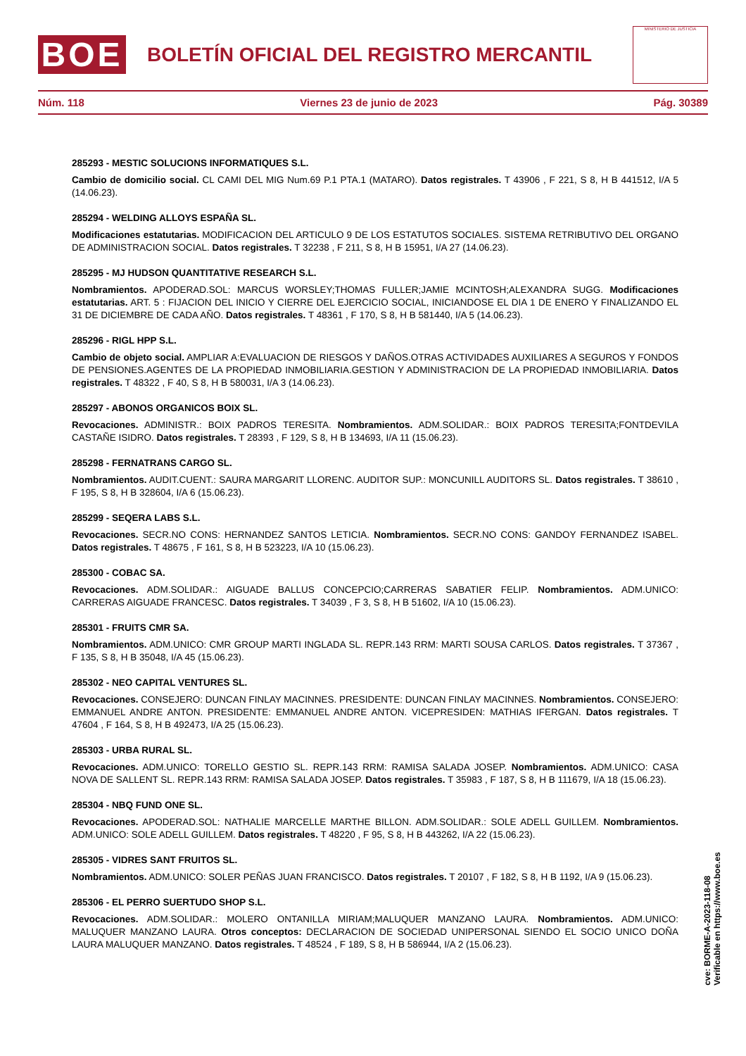BOE
BOLETÍN OFICIAL DEL REGISTRO MERCANTIL
MINISTERIO DE JUSTICIA
Núm. 118 Viernes 23 de junio de 2023 Pág. 30389
285293 - MESTIC SOLUCIONS INFORMATIQUES S.L.
Cambio de domicilio social. CL CAMI DEL MIG Num.69 P.1 PTA.1 (MATARO). Datos registrales. T 43906 , F 221, S 8, H B 441512, I/A 5 (14.06.23).
285294 - WELDING ALLOYS ESPAÑA SL.
Modificaciones estatutarias. MODIFICACION DEL ARTICULO 9 DE LOS ESTATUTOS SOCIALES. SISTEMA RETRIBUTIVO DEL ORGANO DE ADMINISTRACION SOCIAL. Datos registrales. T 32238 , F 211, S 8, H B 15951, I/A 27 (14.06.23).
285295 - MJ HUDSON QUANTITATIVE RESEARCH S.L.
Nombramientos. APODERAD.SOL: MARCUS WORSLEY;THOMAS FULLER;JAMIE MCINTOSH;ALEXANDRA SUGG. Modificaciones estatutarias. ART. 5 : FIJACION DEL INICIO Y CIERRE DEL EJERCICIO SOCIAL, INICIANDOSE EL DIA 1 DE ENERO Y FINALIZANDO EL 31 DE DICIEMBRE DE CADA AÑO. Datos registrales. T 48361 , F 170, S 8, H B 581440, I/A 5 (14.06.23).
285296 - RIGL HPP S.L.
Cambio de objeto social. AMPLIAR A:EVALUACION DE RIESGOS Y DAÑOS.OTRAS ACTIVIDADES AUXILIARES A SEGUROS Y FONDOS DE PENSIONES.AGENTES DE LA PROPIEDAD INMOBILIARIA.GESTION Y ADMINISTRACION DE LA PROPIEDAD INMOBILIARIA. Datos registrales. T 48322 , F 40, S 8, H B 580031, I/A 3 (14.06.23).
285297 - ABONOS ORGANICOS BOIX SL.
Revocaciones. ADMINISTR.: BOIX PADROS TERESITA. Nombramientos. ADM.SOLIDAR.: BOIX PADROS TERESITA;FONTDEVILA CASTAÑE ISIDRO. Datos registrales. T 28393 , F 129, S 8, H B 134693, I/A 11 (15.06.23).
285298 - FERNATRANS CARGO SL.
Nombramientos. AUDIT.CUENT.: SAURA MARGARIT LLORENC. AUDITOR SUP.: MONCUNILL AUDITORS SL. Datos registrales. T 38610 , F 195, S 8, H B 328604, I/A 6 (15.06.23).
285299 - SEQERA LABS S.L.
Revocaciones. SECR.NO CONS: HERNANDEZ SANTOS LETICIA. Nombramientos. SECR.NO CONS: GANDOY FERNANDEZ ISABEL. Datos registrales. T 48675 , F 161, S 8, H B 523223, I/A 10 (15.06.23).
285300 - COBAC SA.
Revocaciones. ADM.SOLIDAR.: AIGUADE BALLUS CONCEPCIO;CARRERAS SABATIER FELIP. Nombramientos. ADM.UNICO: CARRERAS AIGUADE FRANCESC. Datos registrales. T 34039 , F 3, S 8, H B 51602, I/A 10 (15.06.23).
285301 - FRUITS CMR SA.
Nombramientos. ADM.UNICO: CMR GROUP MARTI INGLADA SL. REPR.143 RRM: MARTI SOUSA CARLOS. Datos registrales. T 37367 , F 135, S 8, H B 35048, I/A 45 (15.06.23).
285302 - NEO CAPITAL VENTURES SL.
Revocaciones. CONSEJERO: DUNCAN FINLAY MACINNES. PRESIDENTE: DUNCAN FINLAY MACINNES. Nombramientos. CONSEJERO: EMMANUEL ANDRE ANTON. PRESIDENTE: EMMANUEL ANDRE ANTON. VICEPRESIDEN: MATHIAS IFERGAN. Datos registrales. T 47604 , F 164, S 8, H B 492473, I/A 25 (15.06.23).
285303 - URBA RURAL SL.
Revocaciones. ADM.UNICO: TORELLO GESTIO SL. REPR.143 RRM: RAMISA SALADA JOSEP. Nombramientos. ADM.UNICO: CASA NOVA DE SALLENT SL. REPR.143 RRM: RAMISA SALADA JOSEP. Datos registrales. T 35983 , F 187, S 8, H B 111679, I/A 18 (15.06.23).
285304 - NBQ FUND ONE SL.
Revocaciones. APODERAD.SOL: NATHALIE MARCELLE MARTHE BILLON. ADM.SOLIDAR.: SOLE ADELL GUILLEM. Nombramientos. ADM.UNICO: SOLE ADELL GUILLEM. Datos registrales. T 48220 , F 95, S 8, H B 443262, I/A 22 (15.06.23).
285305 - VIDRES SANT FRUITOS SL.
Nombramientos. ADM.UNICO: SOLER PEÑAS JUAN FRANCISCO. Datos registrales. T 20107 , F 182, S 8, H B 1192, I/A 9 (15.06.23).
285306 - EL PERRO SUERTUDO SHOP S.L.
Revocaciones. ADM.SOLIDAR.: MOLERO ONTANILLA MIRIAM;MALUQUER MANZANO LAURA. Nombramientos. ADM.UNICO: MALUQUER MANZANO LAURA. Otros conceptos: DECLARACION DE SOCIEDAD UNIPERSONAL SIENDO EL SOCIO UNICO DOÑA LAURA MALUQUER MANZANO. Datos registrales. T 48524 , F 189, S 8, H B 586944, I/A 2 (15.06.23).
cve: BORME-A-2023-118-08
Verificable en https://www.boe.es